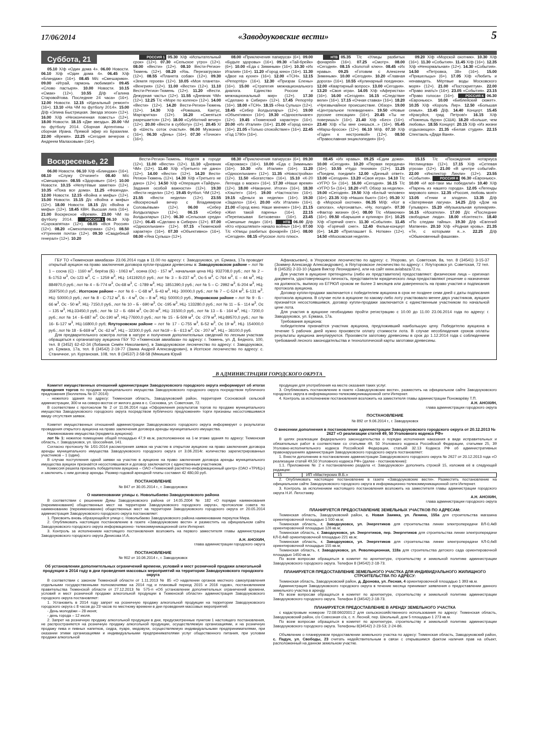17/06/2014 «Заводоуковские вести» 5
Суббота, 21
05.10 Х/ф «Один дома 4». 06.00 Новости. 06.10 Х/ф «Один дома 4». 06.45 Х/ф «Блиндаж» (16+). 08.45 М/с «Смешарики». 09.00 «Играй, гармонь любимая!» 09.45 «Слово пастыря». 10.00 Новости. 10.15 «Смак» (12+). 10.55 Д/ф «Галина Старовойтова. Последние 24 часа» (16+). 12.00 Новости. 12.15 «Идеальный ремонт» (16+). 13.10 «На ЧМ по футболу 2014». 15.00 Д/ф «Элина Быстрицкая. Звезда эпохи» (12+). 16.00 Х/ф «Неоконченная повесть» (12+). 18.00 Новости. 18.15 «Две звезды». 20.00 ЧМ по футболу 2014. Сборная Аргентины - сборная Ирана. Прямой эфир из Бразилии. 22.00 «Время». 22.25 «Сегодня вечером с Андреем Малаховым» (16+).
РОССИЯ 1 05.30 Х/ф «Испытательный срок» (12+). 07.30 «Сельское утро» (12+). 08.00 «Вести» (12+). 08.10 Вести-Регион-Тюмень (12+). 08.20 «Язь. Перезагрузка» (12+). 08.55 «Планета собак» (12+). 09.30 «Земля героев» (12+). 10.05 «Моя планета». «Венгрия» (12+). 11.00 «Вести» (12+). 11.10 Вести-Регион-Тюмень (12+). 11.20 «Вести. Дежурная часть» (12+). 11.55 «Дневник ЧМ» (12+). 12.25 Т/с «Море по колено» (12+). 14.00 «Вести» (12+). 14.20 Вести-Регион-Тюмень (12+). 14.30 Х/ф «Ромашка, Кактус, Маргаритка» (12+). 16.20 «Смеяться разрешается» (12+). 18.00 «Субботний вечер» (12+). 20.00 «Вести в субботу» (12+). 20.45 Х/ф «Шесть соток счастья». 06.00 Музканал (16+). 06.30 «День» (16+). 07.30 «Точное» (16+).
08.00 «Приключения папируса» (6+). 09.00 «Будьте здоровы» (16+). 09.30 «Тай-брейк» (6+). 10.00 «Еда с Зиминым» (16+). 10.30 «Их Италия» (16+). 11.20 «Город кино» (16+). 11.30 «Двое на кухне» (16+). 12.00 «ТСН». 12.15 «Репортёр» (16+). 12.30 «Призрак Елены» (16+). 15.00 «Стратегия межнационального диалога. Единство России и межнациональный мир» (12+). 17.30 «Сделано в Сибири» (12+). 17.45 Репортёр (16+). 18.00 «ТСН». 18.15 «Яна Сулыш» (12+). 18.45 «Себер йолдызлары» (12+). 19.00 «Объективно» (16+). 19.30 «Односельчане» (12+). 19.45 «Тюменский характер» (16+). 20.00 «Их Италия» (16+). 21.00 «Город кино» (16+). 21.05 «Только спокойствие» (16+). 22.45 «Год 1790» (16+).
НТВ 05.35 Т/с «Улицы разбитых фонарей» (16+). 07.25 «Смотр». 08.00 «Сегодня». 08.15 «Золотой ключ». 08.45 «Их нравы». 09.25 «Готовим с Алексеем Зиминым». 10.00 «Сегодня». 10.20 «Главная дорога» (16+). 10.55 «Кулинарный поединок». 12.00 «Квартирный вопрос». 13.00 «Сегодня». 13.20 «Своя игра». 14.05 Х/ф «Аферистка» (16+). 16.00 «Сегодня». 16.15 «Следствие вели» (16+). 17.15 «Очная ставка» (16+). 18.20 «Чрезвычайное происшествие. Обзор». 19.00 «Центральное телевидение». 19.50 «Новые русские сенсации» (16+). 20.45 «Ты не поверишь!» (16+). 21.40 Х/ф «Бес» (16+). 23.40 Х/ф «Ты мне снишься...» (16+). 05.45 «Марш-бросок» (12+). 06.10 М/ф. 07.10 Х/ф «Годен к нестроевой» (12+). 08.50 «Православная энциклопедия» (6+).
09.20 Х/ф «Морской охотник». 10.30 Х/ф (16+). 11.30 «События». 11.45 Х/ф (16+). 12.35 Х/ф «Ненормальная» (12+). 14.30 «События». 14.50 «Петровка, 38» (16+). 15.00 «Пришельцы» (6+). 17.05 Х/ф «Любить и ненавидеть. Мёртвые воды Московского моря» (12+). 21.00 «Постскриптум». 22.00 «Право знать!» (16+). 23.05 «События». 23.15 «Право голоса» (16+). РОССИЯ К 06.30 «Евроньюс». 10.00 «Библейский сюжет». 10.35 Х/ф «Король Лир». 12.50 «Большая семья». 13.45 Д/ф. 14.40 Концерт. 15.45 «Красуйся, град Петров!» 16.15 Х/ф «Пожнешь бурю» (США). 18.20 «Больше, чем любовь». 18.55 Концерт. 20.15 Х/ф «Из жизни отдыхающих». 21.35 «Белая студия». 22.15 Спектакль «Дядя Ваня».
Воскресенье, 22
06.00 Новости. 06.10 Х/ф «Блиндаж» (16+). 08.10 «Служу Отчизне!» 08.40 М/с «Смешарики». 08.55 «Здоровье» (16+). 10.00 Новости. 10.15 «Непутёвые заметки» (12+). 10.35 «Пока все дома». 11.25 «Фазенда». 12.00 Новости. 12.15 «Война и мифы» (12+). 15.00 Новости. 15.15 Д/с «Война и мифы» (12+). 18.00 Новости. 18.15 Д/с «Война и мифы» (12+). 18.45 КВН. Высшая лига (16+). 21.00 Воскресное «Время». 23.00 ЧМ по футболу 2014. РОССИЯ 1 06.10 Х/ф «Сорокапятка» (12+). 08.05 «Вся Россия» (12+). 08.20 «Смехопанорама» (12+). 08.50 «Утренняя почта» (12+). 09.30 «Свадебный генерал» (12+). 10.20
Вести-Регион-Тюмень. Неделя в городе (12+). 11.00 «Вести» (12+). 11.10 «Дневник ЧМ» (12+). 11.40 Х/ф «Третьего не дано» (12+). 14.00 «Вести» (12+). 14.20 Вести-Регион-Тюмень (12+). 14.30 Х/ф «Третьего не дано» (12+). 14.50 Х/ф «Операция «Тайфун». Задания особой важности» (12+). 19.30 «Вести недели» (12+). 19.45 Футбол. ЧМ (12+). 21.55 «Вести недели» (12+). 23.55 «Воскресный вечер с Владимиром Соловьёвым» (12+). 06.00 «Себер йолдызлары» (12+). 06.15 «Себер йолдызлары» (12+). 06.30 «Сельская среда» (12+). 06.45 «Сделано в Сибири» (12+). 07.00 «Односельчане» (12+). 07.15 «Тюменский характер» (16+). 07.30 «Объективно» (16+). 08.00 «Яна Сулыш» (12+).
08.30 «Приключения папируса» (6+). 09.30 «Евромакс» (16+). 10.00 «Еда с Зиминым» (16+). 10.30 «Их Италия» (16+). 11.20 «Односельчане» (12+). 11.35 «Новостройка» (12+). 11.50 «Богатство» (16+). 15.10 «К-20 Легенда о маске» (16+). 17.30 «Наше время» (12+). 18.00 «Накануне. Итоги» (16+). 18.30 «Хэштег» (16+). 19.00 «Частности» (16+). 19.15 «Деньги за неделю» (16+). 19.30 «Задело» (16+). 20.00 «Их Италия» (16+). 21.00 «Город кино. Наше мнение» (16+). 21.15 «Жил такой парень» (16+). 22.15 «Переписывая Бетховена» (16+). 23.45 «Смешные люди» (16+). НТВ 06.00 Д/ф «Кто «прошляпил» начало войны» (16+). 07.00 Т/с «Улицы разбитых фонарей» (16+). 08.00 «Сегодня». 08.15 «Русское лото плюс».
08.45 «Их нравы». 09.25 «Едим дома». 10.00 «Сегодня». 10.20 «Первая передача» (16+). 10.55 «Чудо техники» (12+). 11.25 «Поедем, поедим!» 12.00 «Дачный ответ». 13.00 «Сегодня». 13.20 «Своя игра». 14.10 Т/с «УГРО 5» (16+). 16.00 «Сегодня». 16.15 Т/с «УГРО 5» (16+). 18.20 «ЧП. Обзор за неделю». 19.00 «Сегодня». 19.50 Х/ф «Белый человек» (16+). 23.35 Х/ф «Наших бьют» (16+). 05.30 Х/ф «Морской охотник». 06.35 М/ф: «Кот в сапогах», «Аргонавты», «Ну, погоди!». 07.30 «Фактор жизни» (6+). 08.00 Т/с «Мамочки» (16+). 09.50 «Барышня и кулинар» (6+). 10.25 Х/ф «Горячий снег». 11.30 «События». 11.45 Х/ф «Горячий снег». 12.40 Фильм-концерт (6+). 14.20 «Приглашает Б. Ноткин» (12+). 14.50 «Московская неделя».
15.15 Т/с «Похождения нотариуса Неглинцева» (12+). 17.15 Х/ф «Сетевая угроза» (12+). 21.00 «В центре событий». 22.00 «Инспектор Линли» (12+). 23.55 «События». РОССИЯ К 06.30 «Евроньюс». 10.00 «И всё-таки мы победили!» 10.40 Х/ф «Парень из нашего города». 12.05 «Легенды мирового кино». 12.35 «Россия, любовь моя!» 13.05 «Гении и злодеи». 13.35 Д/ф «Затерянная лагуна». 14.25 Д/ф «Дом на Гульваре». 15.20 «Музыкальная кулинария». 16.15 «Искатели». 17.00 Д/с «Последние свободные люди». 18.00 «Контекст». 18.40 «По следам тайны». 19.30 Д/ф «Евгений Матвеев». 20.10 Х/ф «Родная кровь». 21.35 «Те, с которыми я...». 22.25 Д/ф «Обыкновенный фашизм».
ГБУ ТО «Тюменская авиабаза» 23.06.2014 года в 11.00 по адресу: г. Заводоуковск, ул. Ермака, 17а проводит открытый аукцион на право заключения договора купли-продажи древесины в: Заводоуковском районе – лот № 1 – сосна (С) - 1160 м<sup>3</sup>, берёза (Б) - 1063 м<sup>3</sup>, осина (Ос) - 157 м<sup>3</sup>, начальная цена НЦ- 932708,0 руб.; лот № 2 – Б-1753 м<sup>3</sup>, Ос-123 м<sup>3</sup>, С – 1259 м<sup>3</sup>, НЦ- 1411920,0 руб.; лот № 3 – Б-237 м<sup>3</sup>, Ос-5 м<sup>3</sup>, С-764 м<sup>3</sup>, Е – 44 м<sup>3</sup>, НЦ- 884970,0 руб.; лот № 4 – Б-774 м<sup>3</sup>, Ос-68 м<sup>3</sup>, С -1789 м<sup>3</sup>, НЦ- 1851390,0 руб.; лот № 5 – С- 2992 м<sup>3</sup>, Б-204 м<sup>3</sup>, НЦ- 3597500,0 руб.; Исетском районе – лот № 6 – С-68 м<sup>3</sup>, Б-43 м<sup>3</sup>, НЦ- 30000,0 руб.; лот № 7 – С-524 м<sup>3</sup>, Б-131 м<sup>3</sup>, НЦ- 50000,0 руб.; лот № 8 - С-712 м<sup>3</sup>, Б - 4 м<sup>3</sup>, Ос – 8 м<sup>3</sup>, НЦ- 50000,0 руб., Упоровском районе – лот № 9 - Б - 66 м<sup>3</sup>, Ос - 50 м<sup>3</sup>, НЦ- 7150,0 руб., лот № 10 – Б - 690 м<sup>3</sup>, Ос -195 м<sup>3</sup>, НЦ- 133280,0 руб.; лот № 11 – Б - 114 м<sup>3</sup>, Ос – 135 м<sup>3</sup>, НЦ-33450,0 руб.; лот № 12 – Б -684 м<sup>3</sup>, Ос-30 м<sup>3</sup>, НЦ- 31500,0 руб., лот № 13 – Б - 164 м<sup>3</sup>, НЦ - 7200,0 руб.; лот № 14 - Б-687 м<sup>3</sup>, Ос-190 м<sup>3</sup>, НЦ-77600,0 руб.; лот № 15 - Б-509 м<sup>3</sup>, Ос -279 м<sup>3</sup>, НЦ-89570,0 руб.; лот № 16- Б-127 м<sup>3</sup>, НЦ-16800,0 руб; Ялуторовском районе – лот № 17 - С-755 м<sup>3</sup>, Б-52 м<sup>3</sup>, Ос 19 м<sup>3</sup>, НЦ- 154000,0 руб.; лот № 18 - Б-669 м<sup>3</sup>, Ос -62 м<sup>3</sup>, НЦ – 32300,0 руб. лот №19 – Б - 613 м<sup>3</sup>, Ос - 207 м<sup>3</sup>, НЦ – 36100,0 руб.
Для предварительного осмотра лотов в натуре и получения дополнительных сведений по лесным участкам обращаться к организатору аукциона ГБУ ТО «Тюменская авиабаза» по адресу: г. Тюмень, ул. Д. Бедного, 100, тел. 8 (3452) 62-42-34 (Лобанов Семён Николаевич), в Заводоуковское лесничество по адресу: г. Заводоуковск, ул. Ермака, 17а, тел. 8 (34542) 2-19-77 (Заика Андрей Александрович), в Исетское лесничество по адресу: с. Станичное, ул. Курганская, 108, тел. 8 (34537) 2-58-58 (Мякишев Юрий
Афанасьевич), в Упоровское лесничество по адресу: с. Упорово, ул. Советская, 8а, тел. 8 (34541) 3-15-37 (Зоммер Александр Александрович), в Ялуторовское лесничество по адресу: г. Ялуторовск ул. Советская, 72 тел. 8 (34535) 2-33-10 (Адаев Виктор Леонидович), или на сайт www.aviabaza72.ru.
Для участия в аукционе претенденты (либо их представители) предоставляют: физические лица – оригинал документа, удостоверяющего личность, представители юридического лица предоставляют решение о назначении на должность, выписку из ЕГРЮЛ сроком не более 3 месяцев или доверенность на право участия и подписания протокола аукциона.
Договор купли-продажи заключается с победителем аукциона в срок не позднее семи дней с даты подписания протокола аукциона. В случае если в аукционе по какому-либо лоту участвовало менее двух участников, аукцион признаётся несостоявшимся, договор купли-продажи заключается с единственным участником по начальной цене лота.
Для участия в аукционе необходимо пройти регистрацию с 10.00 до 11.00 23.06.2014 года по адресу: г. Заводоуковск, ул. Ермака, 17а.
Требования аукциона:
победителем признаётся участник аукциона, предложивший наибольшую цену. Победителю аукциона в течение 5 рабочих дней нужно произвести оплату стоимости лота. В случае несоблюдения сроков оплаты результаты аукциона аннулируются. Произвести заготовку древесины в срок до 1.12.2014 года с соблюдением требований лесного законодательства и технологической карты заготовки древесины.
В АДМИНИСТРАЦИИ ГОРОДСКОГО ОКРУГА
Комитет имущественных отношений администрации Заводоуковского городского округа информирует об итогах проведения торгов по продаже муниципального имущества Заводоуковского городского округа посредством публичного предложения (бюллетень № 07-2014):
- нежилого здания по адресу: Тюменская область, Заводоуковский район, территория Сосновской сельской администрации, 300 м на северо-восток от жилого дома в с. Сосновка, ул. Советская, 72.
В соответствии с протоколом № 2 от 11.06.2014 года «Оформления результатов торгов по продаже муниципального имущества Заводоуковского городского округа посредством публичного предложения» торги признаны несостоявшимися ввиду отсутствия заявок.
Комитет имущественных отношений администрации Заводоуковского городского округа информирует о результатах проведения открытого аукциона на право заключения договора аренды муниципального имущества.
Наименование имущества (предмета аукциона):
лот № 1: нежилое помещение общей площадью 47,9 кв.м, расположенное на 1-м этаже здания по адресу: Тюменская область, г. Заводоуковск, ул. Шоссейная, 141.
Согласно протоколу № 1/01-2014 рассмотрения заявок на участие в открытом аукционе на право заключения договора аренды муниципального имущества Заводоуковского городского округа от 3.06.2014г. количество зарегистрированных участников – 1 (один).
В случае поступления одной заявки на участие в аукционе на право заключения договора аренды муниципального имущества аукцион признаётся несостоявшимся и договор заключается с единственным участником.
Комиссия решила признать победителем аукциона – ОАО «Тюменский расчётно-информационный центр» (ОАО «ТРИЦ») и заключить с ним договор аренды. Размер годовой арендной платы составил 42 480,00 руб.
ПОСТАНОВЛЕНИЕ
№ 847 от 30.05.2014 г., г. Заводоуковск
О наименовании улицы с. Новолыбаево Заводоуковского района
В соответствии с решением Думы Заводоуковского района от 14.05.2004 № 182 «О порядке наименования (переименования) общественных мест на территории Заводоуковского городского округа», протоколом совета по наименованию (переименованию) общественных мест на территории Заводоуковского городского округа от 20.05.2014 администрация Заводоуковского городского округа постановляет:
1. Присвоить вновь образующейся улице с. Новолыбаево Заводоуковского района наименование переулок Мира.
2. Опубликовать настоящее постановление в газете «Заводоуковские вести» и разместить на официальном сайте Заводоуковского городского округа информационно- телекоммуникационной сети Интернет.
3. Контроль за исполнением настоящего постановления возложить на первого заместителя главы администрации Заводоуковского городского округа Денисова И.А.
А.Н. АНОХИН,
глава администрации городского округа
ПОСТАНОВЛЕНИЕ
№ 902 от 10.06.2014 г., г. Заводоуковск
Об установлении дополнительных ограничений времени, условий и мест розничной продажи алкогольной продукции в 2014 году в дни проведения массовых мероприятий на территории Заводоуковского городского округа
В соответствии с законом Тюменской области от 1.11.2013 № 85 «О наделении органов местного самоуправления отдельными государственными полномочиями на 2014 год и плановый период 2015 и 2016 годов», постановлением правительства Тюменской области от 27.12.2013 № 575-п «Об установлении дополнительных ограничений времени, условий и мест розничной продажи алкогольной продукции в Тюменской области» администрация Заводоуковского городского округа постановляет:
1. Установить в 2014 году запрет на розничную продажу алкогольной продукции на территории Заводоуковского городского округа с 8 часов до 23 часов по местному времени в дни проведения массовых мероприятий:
- День молодёжи – 28 июня;
- день города – 12 июля.
2. Запрет на розничную продажу алкогольной продукции в дни, предусмотренные пунктом 1 настоящего постановления, не распространяется на розничную продажу алкогольной продукции, осуществляемую организациями, и на розничную продажу пива и пивных напитков, сидра, пуаре, медовухи, осуществляемую индивидуальными предпринимателями, при оказании этими организациями и индивидуальными предпринимателями услуг общественного питания, при условии продажи алкогольной
продукции для употребления на месте оказания таких услуг.
3. Опубликовать постановление в газете «Заводоуковские вести», разместить на официальном сайте Заводоуковского городского округа в информационно-телекоммуникационной сети Интернет.
4. Контроль за исполнением постановления возложить на заместителя главы администрации Пономарёву Т.П.
А.Н. АНОХИН,
глава администрации городского округа
ПОСТАНОВЛЕНИЕ
№ 892 от 9.06.2014 г., г. Заводоуковск
О внесении дополнения в постановление администрации Заводоуковского городского округа от 20.12.2013 № 2627 «О реализации статей 49, 50 Уголовного кодекса РФ»
В целях реализации федерального законодательства о порядке исполнения наказания в виде исправительных и обязательных работ в соответствии со статьями 49, 50 Уголовного кодекса Российской Федерации, статьями 25, 39 Уголовно-исполнительного кодекса Российской Федерации, статьёй 32.13 Кодекса РФ об административных правонарушениях администрация Заводоуковского городского округа постановляет:
1. Внести дополнение в постановление администрации Заводоуковского городского округа № 2627 от 20.12.2013 года «О реализации статей 49,50 Уголовного кодекса РФ» (далее - постановление):
1.1. Приложение № 2 к постановлению раздела «г. Заводоуковск» дополнить строкой 15, изложив её в следующей редакции:
| 15 | ИП «Мастерских В.Б.» |
2. Опубликовать настоящее постановление в газете «Заводоуковские вести». Разместить постановление на официальном сайте Заводоуковского городского округа в информационно-телекоммуникационной сети Интернет.
3. Контроль за исполнением настоящего постановления возложить на заместителя главы администрации городского округа Н.И. Легостаеву.
А.Н. АНОХИН,
глава администрации городского округа
ПЛАНИРУЕТСЯ ПРЕДОСТАВЛЕНИЕ ЗЕМЕЛЬНЫХ УЧАСТКОВ ПО АДРЕСАМ:
Тюменская область, Заводоуковский район, с. Новая Заимка, ул. Ленина, 155а для строительства магазина ориентировочной площадью 1 500 кв.м;
Тюменская область, г. Заводоуковск, ул. Энергетиков для строительства линии электропередачи ВЛ-0,4кВ ориентировочной площадью 126 кв.м;
Тюменская область, г. Заводоуковск, ул. Энергетиков, пер. Энергетиков для строительства линии электропередачи КЛ-0,4кВ ориентировочной площадью 221 кв.м;
Тюменская область, г. Заводоуковск, ул. Энергетиков для строительства линии электропередачи КЛ-0,4кВ ориентировочной площадью 155 кв.м;
Тюменская область, г. Заводоуковск, ул. Революционная, 118а для строительства детского сада ориентировочной площадью 1450 кв.м.
По всем вопросам обращаться в комитет по архитектуре, строительству и земельной политике администрации Заводоуковского городского округа. Телефон 8 (34542) 2-18-73.
ПЛАНИРУЕТСЯ ПРЕДОСТАВЛЕНИЕ ЗЕМЕЛЬНОГО УЧАСТКА ДЛЯ ИНДИВИДУАЛЬНОГО ЖИЛИЩНОГО СТРОИТЕЛЬСТВА ПО АДРЕСУ:
Тюменская область, Заводоуковский район, д. Дронова, ул. Лесная, 4 ориентировочной площадью 1 393 кв.м.
Администрация Заводоуковского городского округа в течение месяца принимает заявления о предоставлении данного земельного участка в аренду.
По всем вопросам обращаться в комитет по архитектуре, строительству и земельной политике администрации Заводоуковского городского округа. Телефон 8 (34542) 2-18-73.
ПЛАНИРУЕТСЯ ПРЕДОСТАВЛЕНИЕ В АРЕНДУ ЗЕМЕЛЬНОГО УЧАСТКА
с кадастровым номером 72:08:0602001:2 для сельскохозяйственного использования по адресу: Тюменская область, Заводоуковский район, с/о Совхозная с/а, с. п. Лесной, пер. Школьный, дом 5 площадью 1 273 кв.м.
По всем вопросам обращаться в комитет по архитектуре, строительству и земельной политике администрации Заводоуковского городского округа. Телефоны 8(34542) 2-23-53; 2-24-86.
Объявление о планируемом предоставлении земельного участка по адресу: Тюменская область, Заводоуковский район, с. Падун, ул. Свободы, 23 считать недействительным в связи с открывшимся фактом наличия прав на объект, расположенный на данном земельном участке.